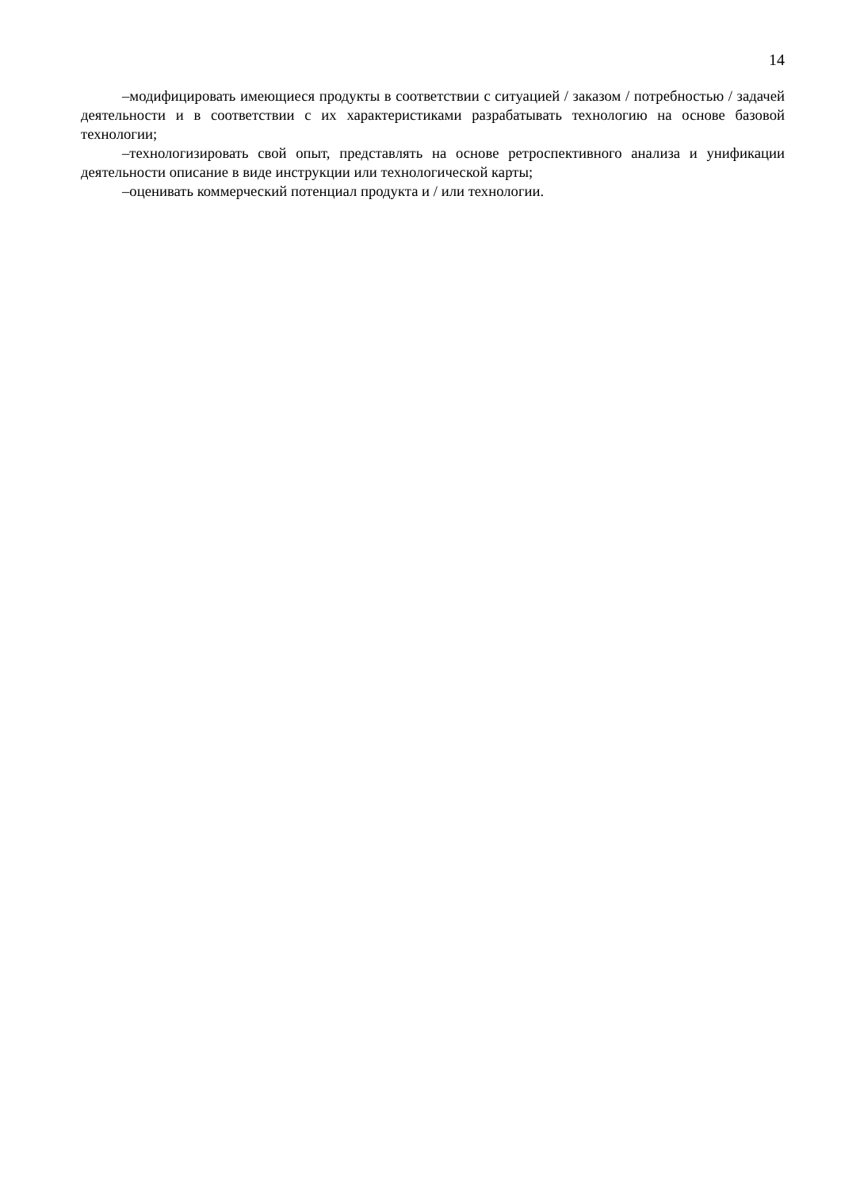14
–модифицировать имеющиеся продукты в соответствии с ситуацией / заказом / потребностью / задачей деятельности и в соответствии с их характеристиками разрабатывать технологию на основе базовой технологии;
–технологизировать свой опыт, представлять на основе ретроспективного анализа и унификации деятельности описание в виде инструкции или технологической карты;
–оценивать коммерческий потенциал продукта и / или технологии.